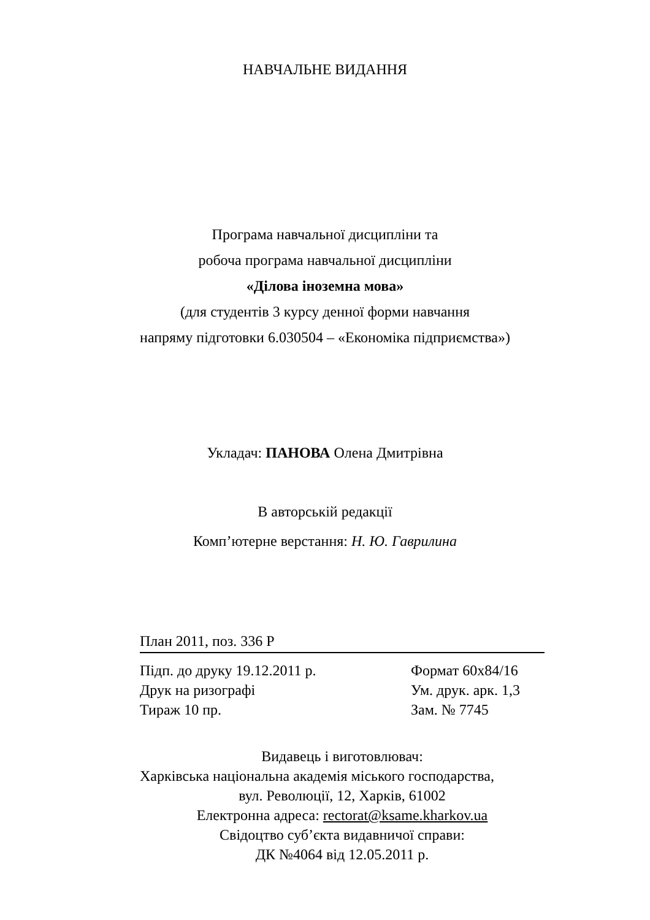НАВЧАЛЬНЕ ВИДАННЯ
Програма навчальної дисципліни та
робоча програма навчальної дисципліни
«Ділова іноземна мова»
(для студентів 3 курсу денної форми навчання
напряму підготовки 6.030504 – «Економіка підприємства»)
Укладач: ПАНОВА Олена Дмитрівна
В авторській редакції
Комп’ютерне верстання: Н. Ю. Гаврилина
План 2011, поз. 336 Р
Підп. до друку 19.12.2011 р. Формат 60х84/16
Друк на ризографі Ум. друк. арк. 1,3
Тираж 10 пр. Зам. № 7745
Видавець і виготовлювач:
Харківська національна академія міського господарства,
вул. Революції, 12, Харків, 61002
Електронна адреса: rectorat@ksame.kharkov.ua
Свідоцтво суб’єкта видавничої справи:
ДК №4064 від 12.05.2011 р.